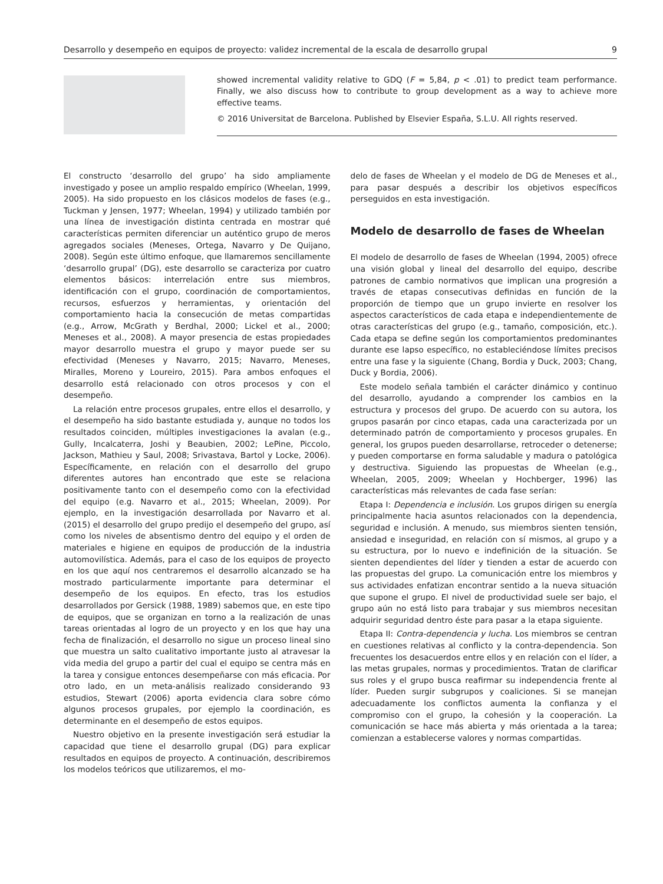Desarrollo y desempeño en equipos de proyecto: validez incremental de la escala de desarrollo grupal 9
showed incremental validity relative to GDQ (F = 5,84, p < .01) to predict team performance. Finally, we also discuss how to contribute to group development as a way to achieve more effective teams.
© 2016 Universitat de Barcelona. Published by Elsevier España, S.L.U. All rights reserved.
El constructo ‘desarrollo del grupo’ ha sido ampliamente investigado y posee un amplio respaldo empírico (Wheelan, 1999, 2005). Ha sido propuesto en los clásicos modelos de fases (e.g., Tuckman y Jensen, 1977; Wheelan, 1994) y utilizado también por una línea de investigación distinta centrada en mostrar qué características permiten diferenciar un auténtico grupo de meros agregados sociales (Meneses, Ortega, Navarro y De Quijano, 2008). Según este último enfoque, que llamaremos sencillamente ‘desarrollo grupal’ (DG), este desarrollo se caracteriza por cuatro elementos básicos: interrelación entre sus miembros, identificación con el grupo, coordinación de comportamientos, recursos, esfuerzos y herramientas, y orientación del comportamiento hacia la consecución de metas compartidas (e.g., Arrow, McGrath y Berdhal, 2000; Lickel et al., 2000; Meneses et al., 2008). A mayor presencia de estas propiedades mayor desarrollo muestra el grupo y mayor puede ser su efectividad (Meneses y Navarro, 2015; Navarro, Meneses, Miralles, Moreno y Loureiro, 2015). Para ambos enfoques el desarrollo está relacionado con otros procesos y con el desempeño.
La relación entre procesos grupales, entre ellos el desarrollo, y el desempeño ha sido bastante estudiada y, aunque no todos los resultados coinciden, múltiples investigaciones la avalan (e.g., Gully, Incalcaterra, Joshi y Beaubien, 2002; LePine, Piccolo, Jackson, Mathieu y Saul, 2008; Srivastava, Bartol y Locke, 2006). Específicamente, en relación con el desarrollo del grupo diferentes autores han encontrado que este se relaciona positivamente tanto con el desempeño como con la efectividad del equipo (e.g. Navarro et al., 2015; Wheelan, 2009). Por ejemplo, en la investigación desarrollada por Navarro et al. (2015) el desarrollo del grupo predijo el desempeño del grupo, así como los niveles de absentismo dentro del equipo y el orden de materiales e higiene en equipos de producción de la industria automovilística. Además, para el caso de los equipos de proyecto en los que aquí nos centraremos el desarrollo alcanzado se ha mostrado particularmente importante para determinar el desempeño de los equipos. En efecto, tras los estudios desarrollados por Gersick (1988, 1989) sabemos que, en este tipo de equipos, que se organizan en torno a la realización de unas tareas orientadas al logro de un proyecto y en los que hay una fecha de finalización, el desarrollo no sigue un proceso lineal sino que muestra un salto cualitativo importante justo al atravesar la vida media del grupo a partir del cual el equipo se centra más en la tarea y consigue entonces desempeñarse con más eficacia. Por otro lado, en un meta-análisis realizado considerando 93 estudios, Stewart (2006) aporta evidencia clara sobre cómo algunos procesos grupales, por ejemplo la coordinación, es determinante en el desempeño de estos equipos.
Nuestro objetivo en la presente investigación será estudiar la capacidad que tiene el desarrollo grupal (DG) para explicar resultados en equipos de proyecto. A continuación, describiremos los modelos teóricos que utilizaremos, el mo-
delo de fases de Wheelan y el modelo de DG de Meneses et al., para pasar después a describir los objetivos específicos perseguidos en esta investigación.
Modelo de desarrollo de fases de Wheelan
El modelo de desarrollo de fases de Wheelan (1994, 2005) ofrece una visión global y lineal del desarrollo del equipo, describe patrones de cambio normativos que implican una progresión a través de etapas consecutivas definidas en función de la proporción de tiempo que un grupo invierte en resolver los aspectos característicos de cada etapa e independientemente de otras características del grupo (e.g., tamaño, composición, etc.). Cada etapa se define según los comportamientos predominantes durante ese lapso específico, no estableciéndose límites precisos entre una fase y la siguiente (Chang, Bordia y Duck, 2003; Chang, Duck y Bordia, 2006).
Este modelo señala también el carácter dinámico y continuo del desarrollo, ayudando a comprender los cambios en la estructura y procesos del grupo. De acuerdo con su autora, los grupos pasarán por cinco etapas, cada una caracterizada por un determinado patrón de comportamiento y procesos grupales. En general, los grupos pueden desarrollarse, retroceder o detenerse; y pueden comportarse en forma saludable y madura o patológica y destructiva. Siguiendo las propuestas de Wheelan (e.g., Wheelan, 2005, 2009; Wheelan y Hochberger, 1996) las características más relevantes de cada fase serían:
Etapa I: Dependencia e inclusión. Los grupos dirigen su energía principalmente hacia asuntos relacionados con la dependencia, seguridad e inclusión. A menudo, sus miembros sienten tensión, ansiedad e inseguridad, en relación con sí mismos, al grupo y a su estructura, por lo nuevo e indefinición de la situación. Se sienten dependientes del líder y tienden a estar de acuerdo con las propuestas del grupo. La comunicación entre los miembros y sus actividades enfatizan encontrar sentido a la nueva situación que supone el grupo. El nivel de productividad suele ser bajo, el grupo aún no está listo para trabajar y sus miembros necesitan adquirir seguridad dentro éste para pasar a la etapa siguiente.
Etapa II: Contra-dependencia y lucha. Los miembros se centran en cuestiones relativas al conflicto y la contra-dependencia. Son frecuentes los desacuerdos entre ellos y en relación con el líder, a las metas grupales, normas y procedimientos. Tratan de clarificar sus roles y el grupo busca reafirmar su independencia frente al líder. Pueden surgir subgrupos y coaliciones. Si se manejan adecuadamente los conflictos aumenta la confianza y el compromiso con el grupo, la cohesión y la cooperación. La comunicación se hace más abierta y más orientada a la tarea; comienzan a establecerse valores y normas compartidas.